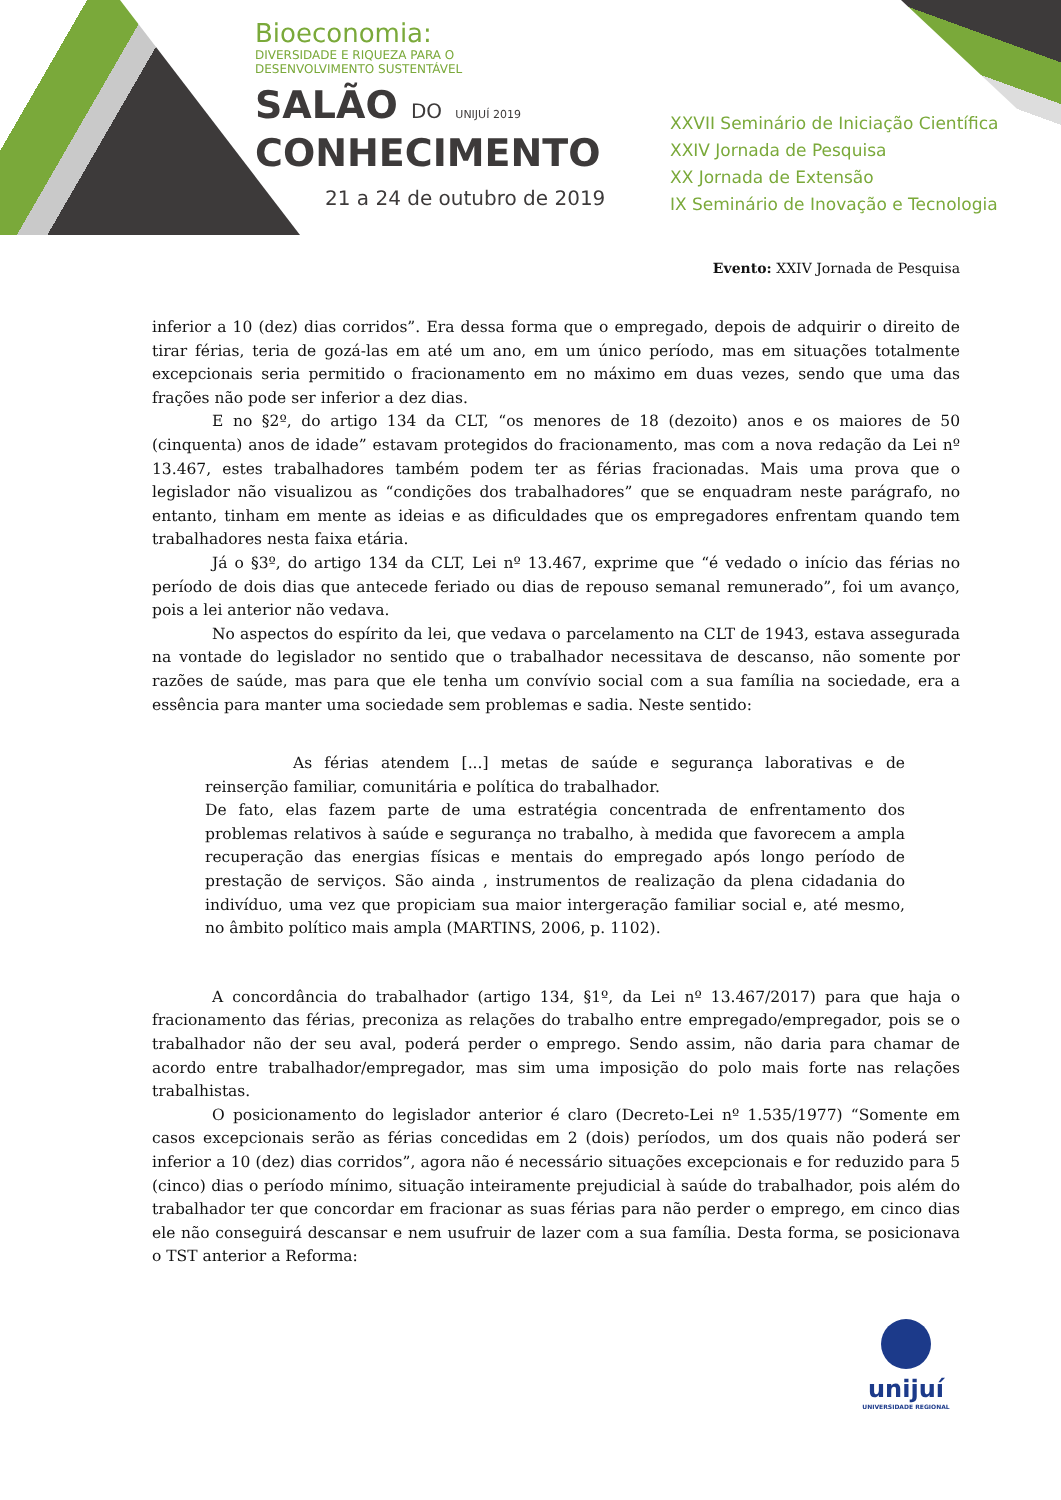Bioeconomia:
DIVERSIDADE E RIQUEZA PARA O
DESENVOLVIMENTO SUSTENTÁVEL
SALÃO DO UNIJUÍ 2019
CONHECIMENTO
21 a 24 de outubro de 2019
XXVII Seminário de Iniciação Científica
XXIV Jornada de Pesquisa
XX Jornada de Extensão
IX Seminário de Inovação e Tecnologia
Evento: XXIV Jornada de Pesquisa
inferior a 10 (dez) dias corridos”. Era dessa forma que o empregado, depois de adquirir o direito de tirar férias, teria de gozá-las em até um ano, em um único período, mas em situações totalmente excepcionais seria permitido o fracionamento em no máximo em duas vezes, sendo que uma das frações não pode ser inferior a dez dias.
E no §2º, do artigo 134 da CLT, “os menores de 18 (dezoito) anos e os maiores de 50 (cinquenta) anos de idade” estavam protegidos do fracionamento, mas com a nova redação da Lei nº 13.467, estes trabalhadores também podem ter as férias fracionadas. Mais uma prova que o legislador não visualizou as “condições dos trabalhadores” que se enquadram neste parágrafo, no entanto, tinham em mente as ideias e as dificuldades que os empregadores enfrentam quando tem trabalhadores nesta faixa etária.
Já o §3º, do artigo 134 da CLT, Lei nº 13.467, exprime que “é vedado o início das férias no período de dois dias que antecede feriado ou dias de repouso semanal remunerado”, foi um avanço, pois a lei anterior não vedava.
No aspectos do espírito da lei, que vedava o parcelamento na CLT de 1943, estava assegurada na vontade do legislador no sentido que o trabalhador necessitava de descanso, não somente por razões de saúde, mas para que ele tenha um convívio social com a sua família na sociedade, era a essência para manter uma sociedade sem problemas e sadia. Neste sentido:
As férias atendem [...] metas de saúde e segurança laborativas e de reinserção familiar, comunitária e política do trabalhador.
De fato, elas fazem parte de uma estratégia concentrada de enfrentamento dos problemas relativos à saúde e segurança no trabalho, à medida que favorecem a ampla recuperação das energias físicas e mentais do empregado após longo período de prestação de serviços. São ainda , instrumentos de realização da plena cidadania do indivíduo, uma vez que propiciam sua maior intergeração familiar social e, até mesmo, no âmbito político mais ampla (MARTINS, 2006, p. 1102).
A concordância do trabalhador (artigo 134, §1º, da Lei nº 13.467/2017) para que haja o fracionamento das férias, preconiza as relações do trabalho entre empregado/empregador, pois se o trabalhador não der seu aval, poderá perder o emprego. Sendo assim, não daria para chamar de acordo entre trabalhador/empregador, mas sim uma imposição do polo mais forte nas relações trabalhistas.
O posicionamento do legislador anterior é claro (Decreto-Lei nº 1.535/1977) “Somente em casos excepcionais serão as férias concedidas em 2 (dois) períodos, um dos quais não poderá ser inferior a 10 (dez) dias corridos”, agora não é necessário situações excepcionais e for reduzido para 5 (cinco) dias o período mínimo, situação inteiramente prejudicial à saúde do trabalhador, pois além do trabalhador ter que concordar em fracionar as suas férias para não perder o emprego, em cinco dias ele não conseguirá descansar e nem usufruir de lazer com a sua família. Desta forma, se posicionava o TST anterior a Reforma:
unijuí
UNIVERSIDADE REGIONAL